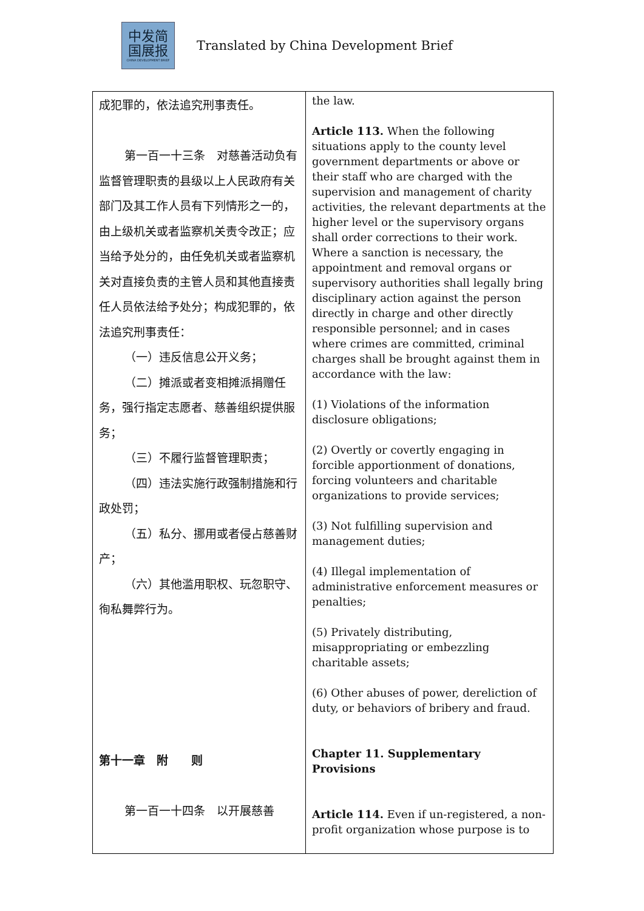中发简
国展报
CHINA DEVELOPMENT BRIEF
Translated by China Development Brief
| 成犯罪的，依法追究刑事责任。 第一百一十三条 对慈善活动负有监督管理职责的县级以上人民政府有关部门及其工作人员有下列情形之一的，由上级机关或者监察机关责令改正；应当给予处分的，由任免机关或者监察机关对直接负责的主管人员和其他直接责任人员依法给予处分；构成犯罪的，依法追究刑事责任： （一）违反信息公开义务； （二）摊派或者变相摊派捐赠任务，强行指定志愿者、慈善组织提供服务； （三）不履行监督管理职责； （四）违法实施行政强制措施和行政处罚； （五）私分、挪用或者侵占慈善财产； （六）其他滥用职权、玩忽职守、徇私舞弊行为。 第十一章 附 则 第一百一十四条 以开展慈善 | the law. Article 113. When the following situations apply to the county level government departments or above or their staff who are charged with the supervision and management of charity activities, the relevant departments at the higher level or the supervisory organs shall order corrections to their work. Where a sanction is necessary, the appointment and removal organs or supervisory authorities shall legally bring disciplinary action against the person directly in charge and other directly responsible personnel; and in cases where crimes are committed, criminal charges shall be brought against them in accordance with the law: (1) Violations of the information disclosure obligations; (2) Overtly or covertly engaging in forcible apportionment of donations, forcing volunteers and charitable organizations to provide services; (3) Not fulfilling supervision and management duties; (4) Illegal implementation of administrative enforcement measures or penalties; (5) Privately distributing, misappropriating or embezzling charitable assets; (6) Other abuses of power, dereliction of duty, or behaviors of bribery and fraud. Chapter 11. Supplementary Provisions Article 114. Even if un-registered, a non-profit organization whose purpose is to |